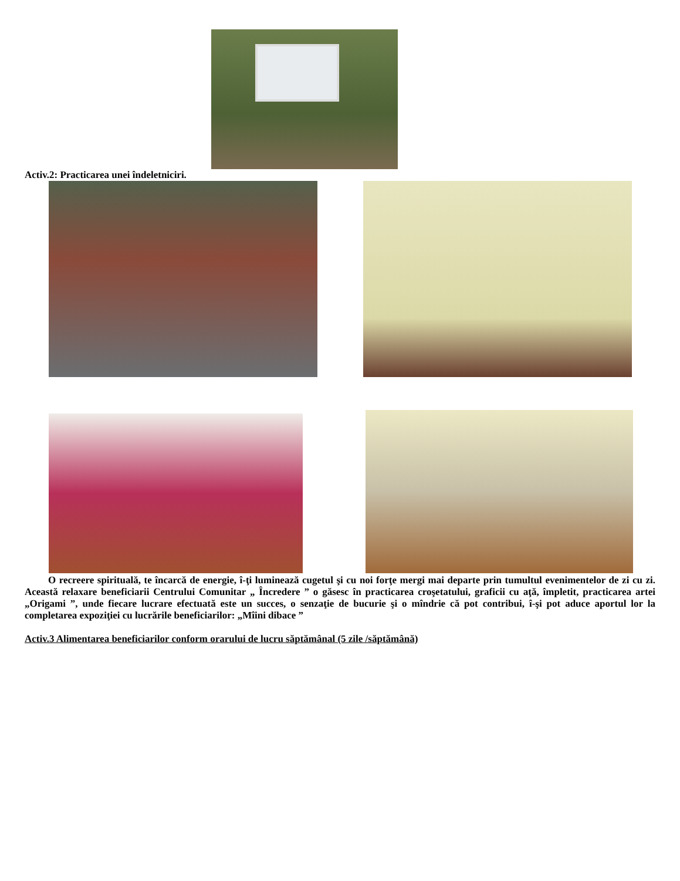Activ.2: Practicarea unei îndeletniciri.
O recreere spirituală, te încarcă de energie, î-ţi luminează cugetul şi cu noi forţe mergi mai departe prin tumultul evenimentelor de zi cu zi. Această relaxare beneficiarii Centrului Comunitar „ Încredere ” o găsesc în practicarea croşetatului, graficii cu aţă, împletit, practicarea artei „Origami ”, unde fiecare lucrare efectuată este un succes, o senzaţie de bucurie şi o mîndrie că pot contribui, î-şi pot aduce aportul lor la completarea expoziţiei cu lucrările beneficiarilor: „Mîini dibace ”
Activ.3 Alimentarea beneficiarilor conform orarului de lucru săptămânal (5 zile /săptămână)